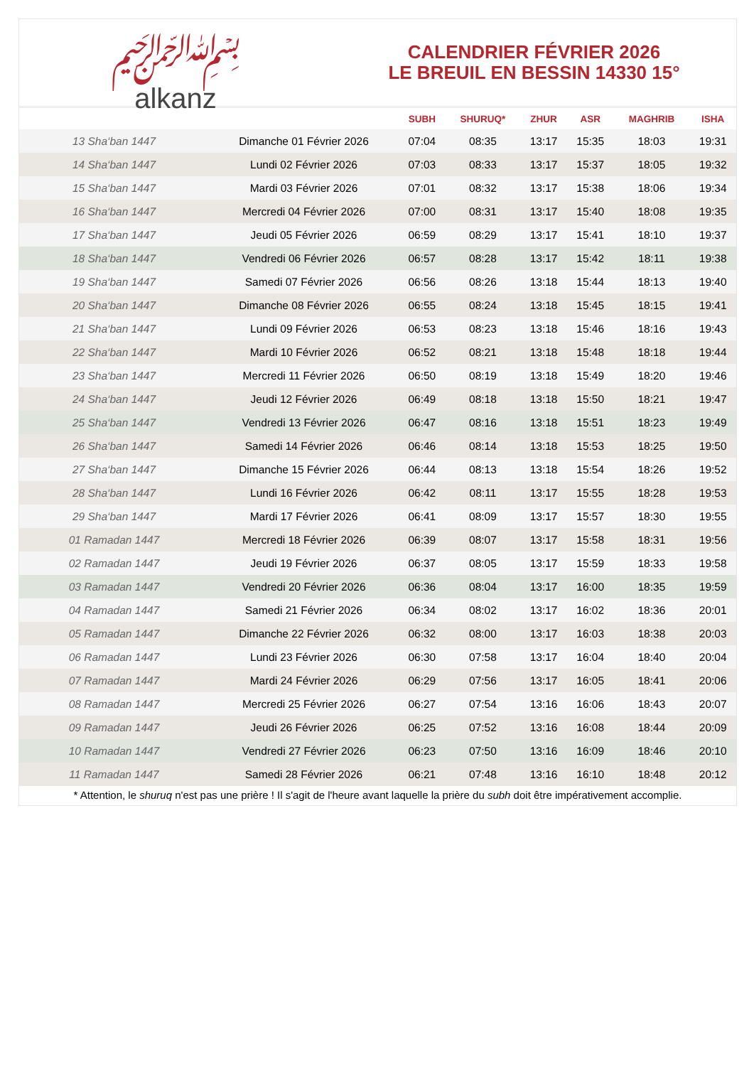﷽
alkanz
CALENDRIER FÉVRIER 2026
LE BREUIL EN BESSIN 14330 15°
| | | SUBH | SHURUQ* | ZHUR | ASR | MAGHRIB | ISHA |
| --- | --- | --- | --- | --- | --- | --- | --- |
| 13 Sha‘ban 1447 | Dimanche 01 Février 2026 | 07:04 | 08:35 | 13:17 | 15:35 | 18:03 | 19:31 |
| 14 Sha‘ban 1447 | Lundi 02 Février 2026 | 07:03 | 08:33 | 13:17 | 15:37 | 18:05 | 19:32 |
| 15 Sha‘ban 1447 | Mardi 03 Février 2026 | 07:01 | 08:32 | 13:17 | 15:38 | 18:06 | 19:34 |
| 16 Sha‘ban 1447 | Mercredi 04 Février 2026 | 07:00 | 08:31 | 13:17 | 15:40 | 18:08 | 19:35 |
| 17 Sha‘ban 1447 | Jeudi 05 Février 2026 | 06:59 | 08:29 | 13:17 | 15:41 | 18:10 | 19:37 |
| 18 Sha‘ban 1447 | Vendredi 06 Février 2026 | 06:57 | 08:28 | 13:17 | 15:42 | 18:11 | 19:38 |
| 19 Sha‘ban 1447 | Samedi 07 Février 2026 | 06:56 | 08:26 | 13:18 | 15:44 | 18:13 | 19:40 |
| 20 Sha‘ban 1447 | Dimanche 08 Février 2026 | 06:55 | 08:24 | 13:18 | 15:45 | 18:15 | 19:41 |
| 21 Sha‘ban 1447 | Lundi 09 Février 2026 | 06:53 | 08:23 | 13:18 | 15:46 | 18:16 | 19:43 |
| 22 Sha‘ban 1447 | Mardi 10 Février 2026 | 06:52 | 08:21 | 13:18 | 15:48 | 18:18 | 19:44 |
| 23 Sha‘ban 1447 | Mercredi 11 Février 2026 | 06:50 | 08:19 | 13:18 | 15:49 | 18:20 | 19:46 |
| 24 Sha‘ban 1447 | Jeudi 12 Février 2026 | 06:49 | 08:18 | 13:18 | 15:50 | 18:21 | 19:47 |
| 25 Sha‘ban 1447 | Vendredi 13 Février 2026 | 06:47 | 08:16 | 13:18 | 15:51 | 18:23 | 19:49 |
| 26 Sha‘ban 1447 | Samedi 14 Février 2026 | 06:46 | 08:14 | 13:18 | 15:53 | 18:25 | 19:50 |
| 27 Sha‘ban 1447 | Dimanche 15 Février 2026 | 06:44 | 08:13 | 13:18 | 15:54 | 18:26 | 19:52 |
| 28 Sha‘ban 1447 | Lundi 16 Février 2026 | 06:42 | 08:11 | 13:17 | 15:55 | 18:28 | 19:53 |
| 29 Sha‘ban 1447 | Mardi 17 Février 2026 | 06:41 | 08:09 | 13:17 | 15:57 | 18:30 | 19:55 |
| 01 Ramadan 1447 | Mercredi 18 Février 2026 | 06:39 | 08:07 | 13:17 | 15:58 | 18:31 | 19:56 |
| 02 Ramadan 1447 | Jeudi 19 Février 2026 | 06:37 | 08:05 | 13:17 | 15:59 | 18:33 | 19:58 |
| 03 Ramadan 1447 | Vendredi 20 Février 2026 | 06:36 | 08:04 | 13:17 | 16:00 | 18:35 | 19:59 |
| 04 Ramadan 1447 | Samedi 21 Février 2026 | 06:34 | 08:02 | 13:17 | 16:02 | 18:36 | 20:01 |
| 05 Ramadan 1447 | Dimanche 22 Février 2026 | 06:32 | 08:00 | 13:17 | 16:03 | 18:38 | 20:03 |
| 06 Ramadan 1447 | Lundi 23 Février 2026 | 06:30 | 07:58 | 13:17 | 16:04 | 18:40 | 20:04 |
| 07 Ramadan 1447 | Mardi 24 Février 2026 | 06:29 | 07:56 | 13:17 | 16:05 | 18:41 | 20:06 |
| 08 Ramadan 1447 | Mercredi 25 Février 2026 | 06:27 | 07:54 | 13:16 | 16:06 | 18:43 | 20:07 |
| 09 Ramadan 1447 | Jeudi 26 Février 2026 | 06:25 | 07:52 | 13:16 | 16:08 | 18:44 | 20:09 |
| 10 Ramadan 1447 | Vendredi 27 Février 2026 | 06:23 | 07:50 | 13:16 | 16:09 | 18:46 | 20:10 |
| 11 Ramadan 1447 | Samedi 28 Février 2026 | 06:21 | 07:48 | 13:16 | 16:10 | 18:48 | 20:12 |
* Attention, le shuruq n'est pas une prière ! Il s'agit de l'heure avant laquelle la prière du subh doit être impérativement accomplie.